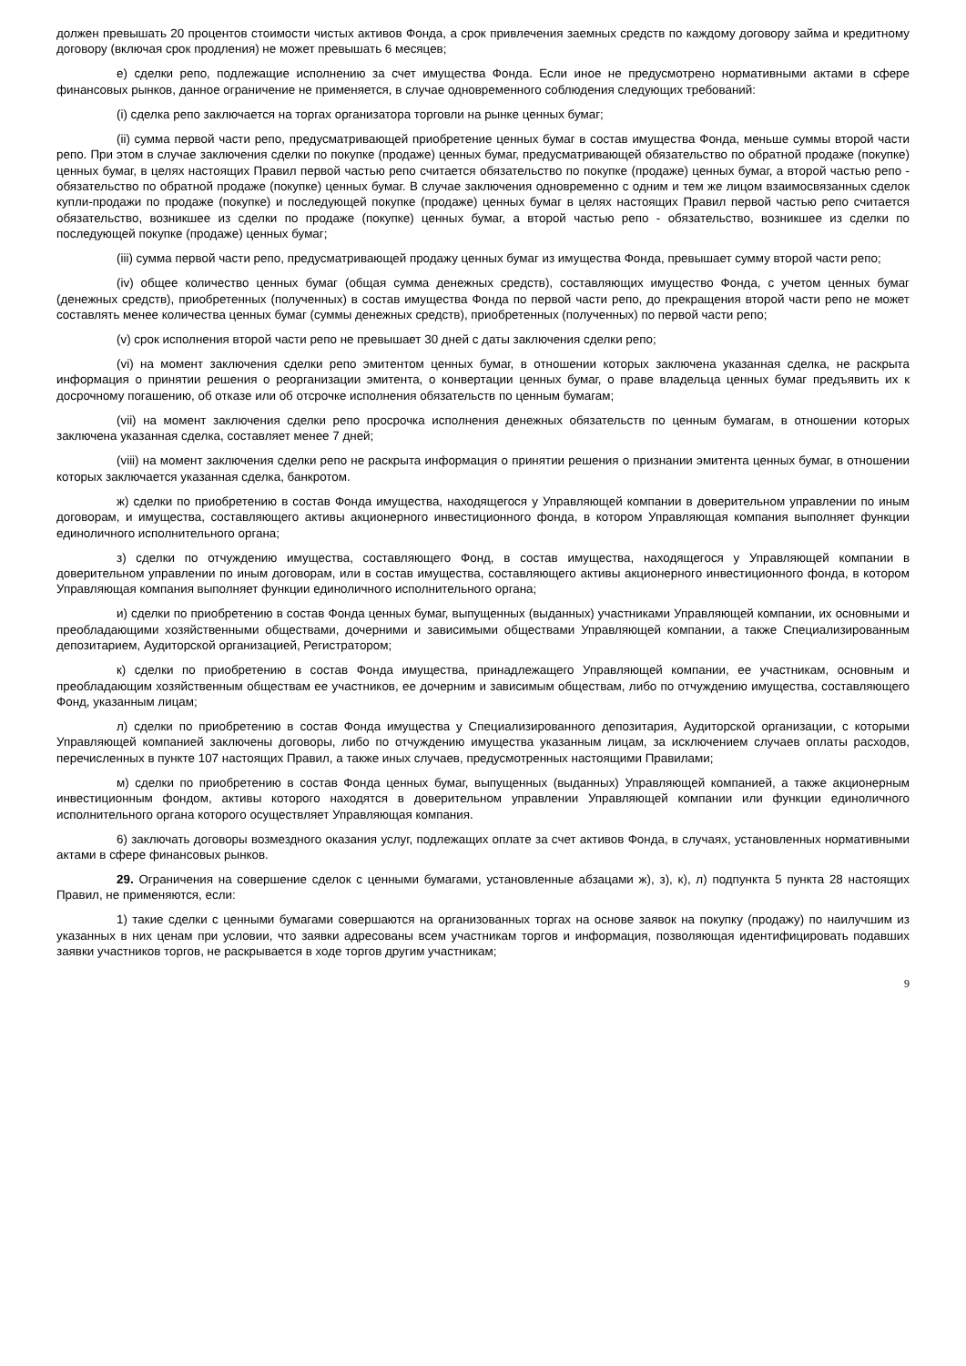должен превышать 20 процентов стоимости чистых активов Фонда, а срок привлечения заемных средств по каждому договору займа и кредитному договору (включая срок продления) не может превышать 6 месяцев;
е) сделки репо, подлежащие исполнению за счет имущества Фонда. Если иное не предусмотрено нормативными актами в сфере финансовых рынков, данное ограничение не применяется, в случае одновременного соблюдения следующих требований:
(i) сделка репо заключается на торгах организатора торговли на рынке ценных бумаг;
(ii) сумма первой части репо, предусматривающей приобретение ценных бумаг в состав имущества Фонда, меньше суммы второй части репо. При этом в случае заключения сделки по покупке (продаже) ценных бумаг, предусматривающей обязательство по обратной продаже (покупке) ценных бумаг, в целях настоящих Правил первой частью репо считается обязательство по покупке (продаже) ценных бумаг, а второй частью репо - обязательство по обратной продаже (покупке) ценных бумаг. В случае заключения одновременно с одним и тем же лицом взаимосвязанных сделок купли-продажи по продаже (покупке) и последующей покупке (продаже) ценных бумаг в целях настоящих Правил первой частью репо считается обязательство, возникшее из сделки по продаже (покупке) ценных бумаг, а второй частью репо - обязательство, возникшее из сделки по последующей покупке (продаже) ценных бумаг;
(iii) сумма первой части репо, предусматривающей продажу ценных бумаг из имущества Фонда, превышает сумму второй части репо;
(iv) общее количество ценных бумаг (общая сумма денежных средств), составляющих имущество Фонда, с учетом ценных бумаг (денежных средств), приобретенных (полученных) в состав имущества Фонда по первой части репо, до прекращения второй части репо не может составлять менее количества ценных бумаг (суммы денежных средств), приобретенных (полученных) по первой части репо;
(v) срок исполнения второй части репо не превышает 30 дней с даты заключения сделки репо;
(vi) на момент заключения сделки репо эмитентом ценных бумаг, в отношении которых заключена указанная сделка, не раскрыта информация о принятии решения о реорганизации эмитента, о конвертации ценных бумаг, о праве владельца ценных бумаг предъявить их к досрочному погашению, об отказе или об отсрочке исполнения обязательств по ценным бумагам;
(vii) на момент заключения сделки репо просрочка исполнения денежных обязательств по ценным бумагам, в отношении которых заключена указанная сделка, составляет менее 7 дней;
(viii) на момент заключения сделки репо не раскрыта информация о принятии решения о признании эмитента ценных бумаг, в отношении которых заключается указанная сделка, банкротом.
ж) сделки по приобретению в состав Фонда имущества, находящегося у Управляющей компании в доверительном управлении по иным договорам, и имущества, составляющего активы акционерного инвестиционного фонда, в котором Управляющая компания выполняет функции единоличного исполнительного органа;
з) сделки по отчуждению имущества, составляющего Фонд, в состав имущества, находящегося у Управляющей компании в доверительном управлении по иным договорам, или в состав имущества, составляющего активы акционерного инвестиционного фонда, в котором Управляющая компания выполняет функции единоличного исполнительного органа;
и) сделки по приобретению в состав Фонда ценных бумаг, выпущенных (выданных) участниками Управляющей компании, их основными и преобладающими хозяйственными обществами, дочерними и зависимыми обществами Управляющей компании, а также Специализированным депозитарием, Аудиторской организацией, Регистратором;
к) сделки по приобретению в состав Фонда имущества, принадлежащего Управляющей компании, ее участникам, основным и преобладающим хозяйственным обществам ее участников, ее дочерним и зависимым обществам, либо по отчуждению имущества, составляющего Фонд, указанным лицам;
л) сделки по приобретению в состав Фонда имущества у Специализированного депозитария, Аудиторской организации, с которыми Управляющей компанией заключены договоры, либо по отчуждению имущества указанным лицам, за исключением случаев оплаты расходов, перечисленных в пункте 107 настоящих Правил, а также иных случаев, предусмотренных настоящими Правилами;
м) сделки по приобретению в состав Фонда ценных бумаг, выпущенных (выданных) Управляющей компанией, а также акционерным инвестиционным фондом, активы которого находятся в доверительном управлении Управляющей компании или функции единоличного исполнительного органа которого осуществляет Управляющая компания.
6) заключать договоры возмездного оказания услуг, подлежащих оплате за счет активов Фонда, в случаях, установленных нормативными актами в сфере финансовых рынков.
29. Ограничения на совершение сделок с ценными бумагами, установленные абзацами ж), з), к), л) подпункта 5 пункта 28 настоящих Правил, не применяются, если:
1) такие сделки с ценными бумагами совершаются на организованных торгах на основе заявок на покупку (продажу) по наилучшим из указанных в них ценам при условии, что заявки адресованы всем участникам торгов и информация, позволяющая идентифицировать подавших заявки участников торгов, не раскрывается в ходе торгов другим участникам;
9